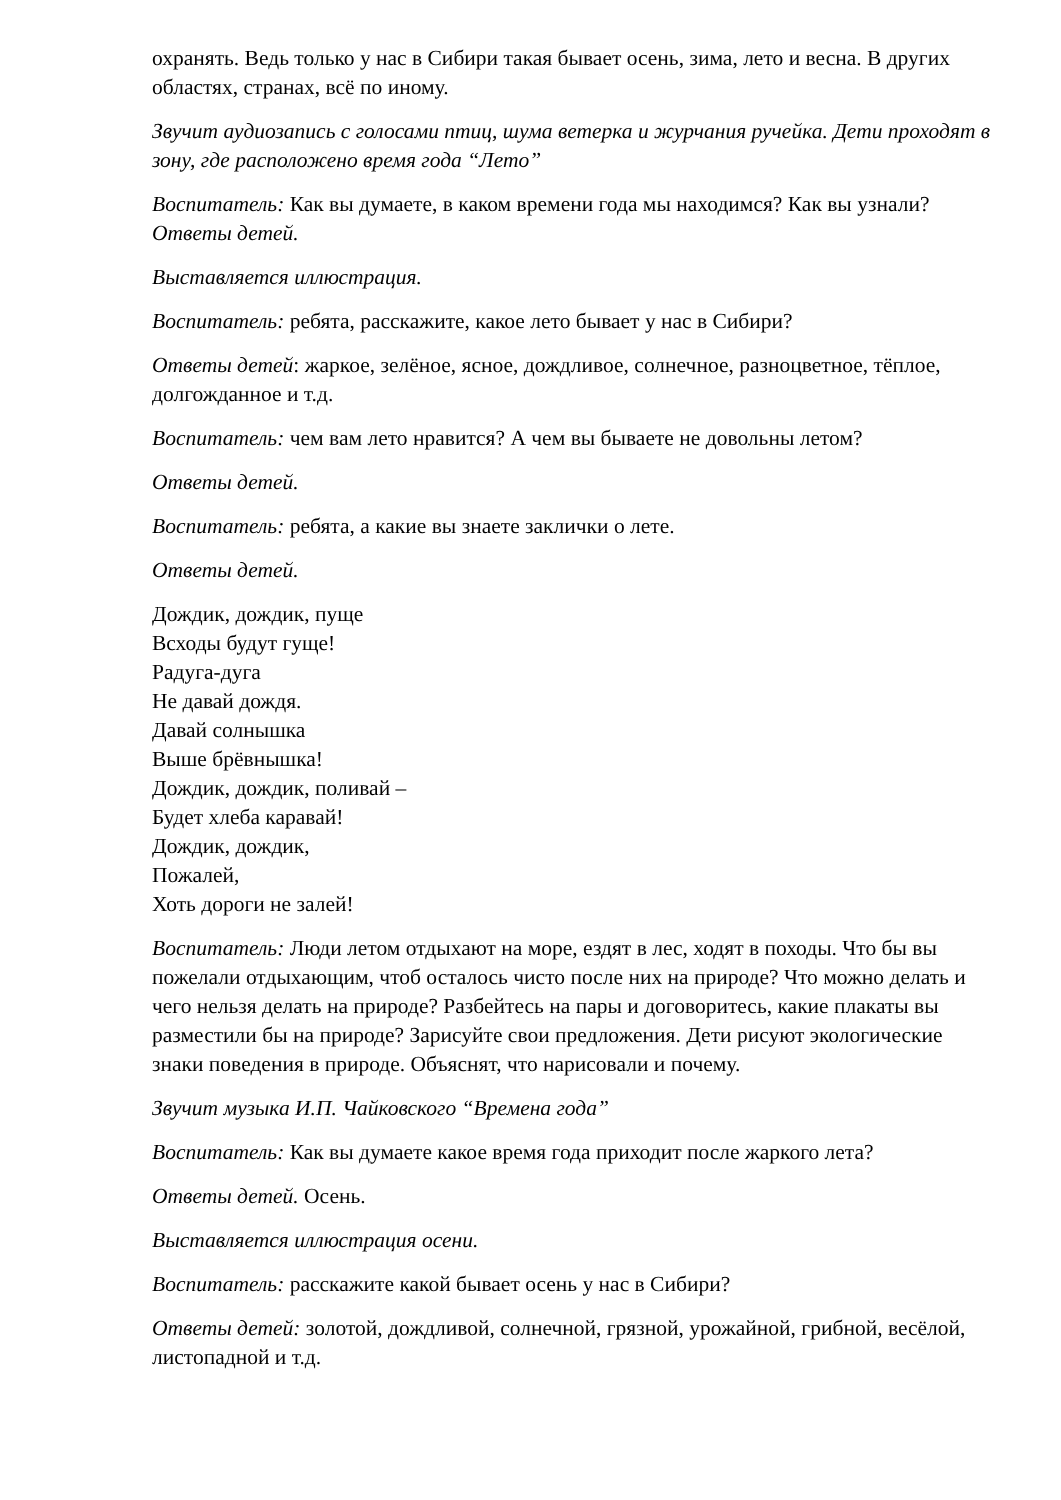охранять. Ведь только у нас в Сибири такая бывает осень, зима, лето и весна. В других областях, странах, всё по иному.
Звучит аудиозапись с голосами птиц, шума ветерка и журчания ручейка. Дети проходят в зону, где расположено время года “Лето”
Воспитатель: Как вы думаете, в каком времени года мы находимся? Как вы узнали? Ответы детей.
Выставляется иллюстрация.
Воспитатель: ребята, расскажите, какое лето бывает у нас в Сибири?
Ответы детей: жаркое, зелёное, ясное, дождливое, солнечное, разноцветное, тёплое, долгожданное и т.д.
Воспитатель: чем вам лето нравится? А чем вы бываете не довольны летом?
Ответы детей.
Воспитатель: ребята, а какие вы знаете заклички о лете.
Ответы детей.
Дождик, дождик, пуще
Всходы будут гуще!
Радуга-дуга
Не давай дождя.
Давай солнышка
Выше брёвнышка!
Дождик, дождик, поливай –
Будет хлеба каравай!
Дождик, дождик,
Пожалей,
Хоть дороги не залей!
Воспитатель: Люди летом отдыхают на море, ездят в лес, ходят в походы. Что бы вы пожелали отдыхающим, чтоб осталось чисто после них на природе? Что можно делать и чего нельзя делать на природе? Разбейтесь на пары и договоритесь, какие плакаты вы разместили бы на природе? Зарисуйте свои предложения. Дети рисуют экологические знаки поведения в природе. Объяснят, что нарисовали и почему.
Звучит музыка И.П. Чайковского “Времена года”
Воспитатель: Как вы думаете какое время года приходит после жаркого лета?
Ответы детей. Осень.
Выставляется иллюстрация осени.
Воспитатель: расскажите какой бывает осень у нас в Сибири?
Ответы детей: золотой, дождливой, солнечной, грязной, урожайной, грибной, весёлой, листопадной и т.д.